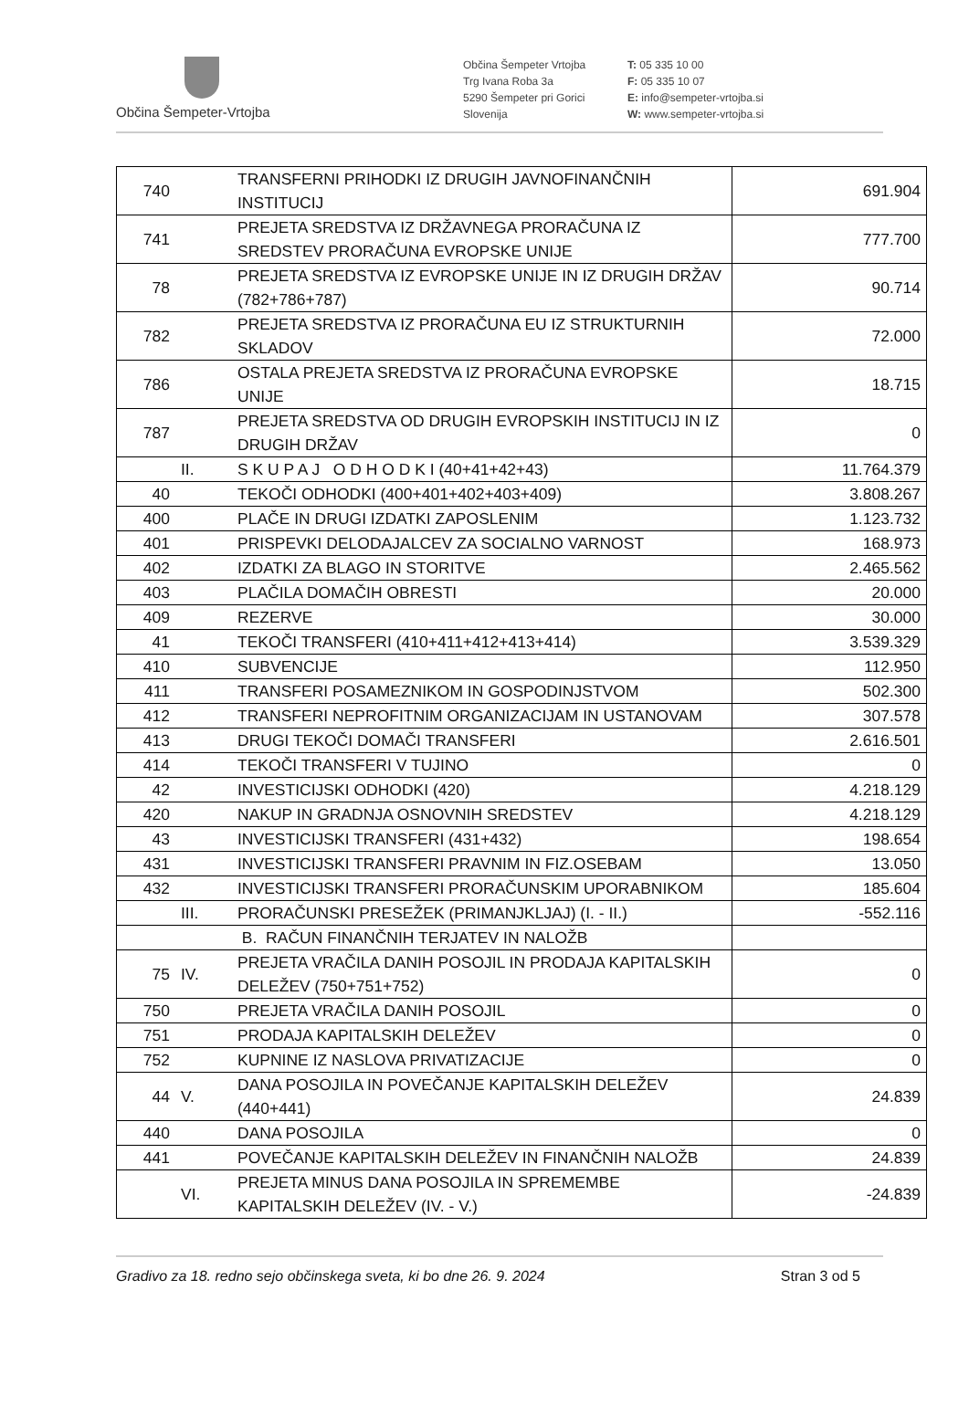Občina Šempeter-Vrtojba
Občina Šempeter Vrtojba
Trg Ivana Roba 3a
5290 Šempeter pri Gorici
Slovenija
T: 05 335 10 00
F: 05 335 10 07
E: info@sempeter-vrtojba.si
W: www.sempeter-vrtojba.si
| 740 | | TRANSFERNI PRIHODKI IZ DRUGIH JAVNOFINANČNIH INSTITUCIJ | 691.904 |
| 741 | | PREJETA SREDSTVA IZ DRŽAVNEGA PRORAČUNA IZ SREDSTEV PRORAČUNA EVROPSKE UNIJE | 777.700 |
| 78 | | PREJETA SREDSTVA IZ EVROPSKE UNIJE IN IZ DRUGIH DRŽAV (782+786+787) | 90.714 |
| 782 | | PREJETA SREDSTVA IZ PRORAČUNA EU IZ STRUKTURNIH SKLADOV | 72.000 |
| 786 | | OSTALA PREJETA SREDSTVA IZ PRORAČUNA EVROPSKE UNIJE | 18.715 |
| 787 | | PREJETA SREDSTVA OD DRUGIH EVROPSKIH INSTITUCIJ IN IZ DRUGIH DRŽAV | 0 |
| | II. | S K U P A J O D H O D K I (40+41+42+43) | 11.764.379 |
| 40 | | TEKOČI ODHODKI (400+401+402+403+409) | 3.808.267 |
| 400 | | PLAČE IN DRUGI IZDATKI ZAPOSLENIM | 1.123.732 |
| 401 | | PRISPEVKI DELODAJALCEV ZA SOCIALNO VARNOST | 168.973 |
| 402 | | IZDATKI ZA BLAGO IN STORITVE | 2.465.562 |
| 403 | | PLAČILA DOMAČIH OBRESTI | 20.000 |
| 409 | | REZERVE | 30.000 |
| 41 | | TEKOČI TRANSFERI (410+411+412+413+414) | 3.539.329 |
| 410 | | SUBVENCIJE | 112.950 |
| 411 | | TRANSFERI POSAMEZNIKOM IN GOSPODINJSTVOM | 502.300 |
| 412 | | TRANSFERI NEPROFITNIM ORGANIZACIJAM IN USTANOVAM | 307.578 |
| 413 | | DRUGI TEKOČI DOMAČI TRANSFERI | 2.616.501 |
| 414 | | TEKOČI TRANSFERI V TUJINO | 0 |
| 42 | | INVESTICIJSKI ODHODKI (420) | 4.218.129 |
| 420 | | NAKUP IN GRADNJA OSNOVNIH SREDSTEV | 4.218.129 |
| 43 | | INVESTICIJSKI TRANSFERI (431+432) | 198.654 |
| 431 | | INVESTICIJSKI TRANSFERI PRAVNIM IN FIZ.OSEBAM | 13.050 |
| 432 | | INVESTICIJSKI TRANSFERI PRORAČUNSKIM UPORABNIKOM | 185.604 |
| | III. | PRORAČUNSKI PRESEŽEK (PRIMANJKLJAJ) (I. - II.) | -552.116 |
| | | B. RAČUN FINANČNIH TERJATEV IN NALOŽB | |
| 75 | IV. | PREJETA VRAČILA DANIH POSOJIL IN PRODAJA KAPITALSKIH DELEŽEV (750+751+752) | 0 |
| 750 | | PREJETA VRAČILA DANIH POSOJIL | 0 |
| 751 | | PRODAJA KAPITALSKIH DELEŽEV | 0 |
| 752 | | KUPNINE IZ NASLOVA PRIVATIZACIJE | 0 |
| 44 | V. | DANA POSOJILA IN POVEČANJE KAPITALSKIH DELEŽEV (440+441) | 24.839 |
| 440 | | DANA POSOJILA | 0 |
| 441 | | POVEČANJE KAPITALSKIH DELEŽEV IN FINANČNIH NALOŽB | 24.839 |
| | VI. | PREJETA MINUS DANA POSOJILA IN SPREMEMBE KAPITALSKIH DELEŽEV (IV. - V.) | -24.839 |
Gradivo za 18. redno sejo občinskega sveta, ki bo dne 26. 9. 2024 Stran 3 od 5